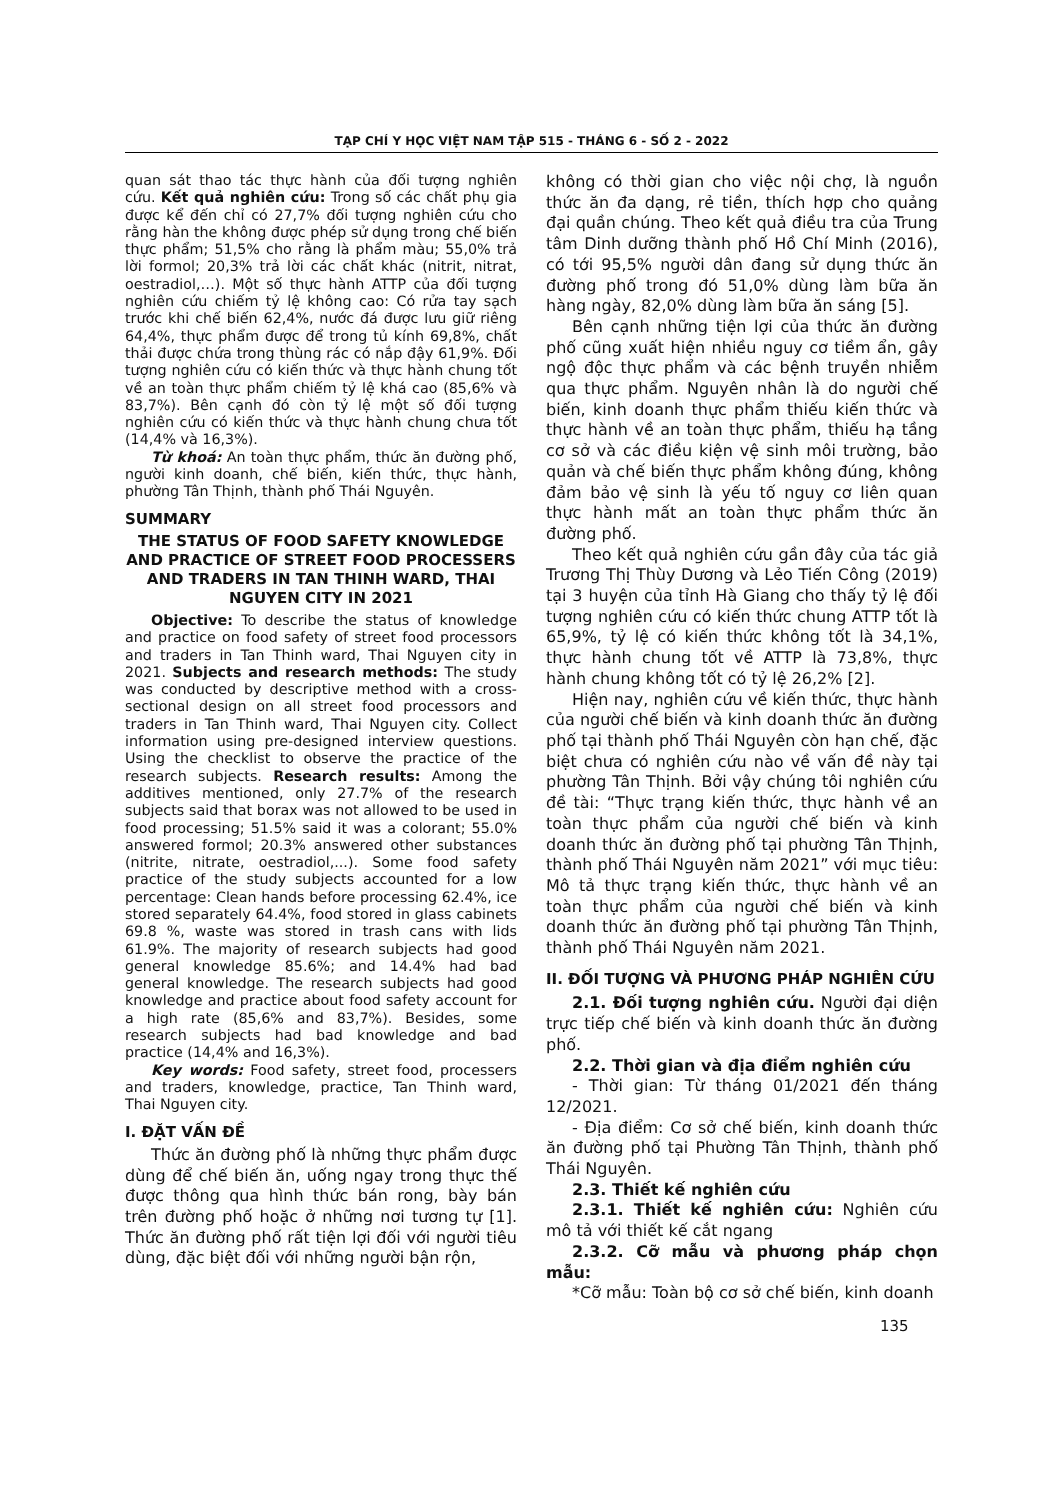TẠP CHÍ Y HỌC VIỆT NAM TẬP 515 - THÁNG 6 - SỐ 2 - 2022
quan sát thao tác thực hành của đối tượng nghiên cứu. Kết quả nghiên cứu: Trong số các chất phụ gia được kể đến chỉ có 27,7% đối tượng nghiên cứu cho rằng hàn the không được phép sử dụng trong chế biến thực phẩm; 51,5% cho rằng là phẩm màu; 55,0% trả lời formol; 20,3% trả lời các chất khác (nitrit, nitrat, oestradiol,…). Một số thực hành ATTP của đối tượng nghiên cứu chiếm tỷ lệ không cao: Có rửa tay sạch trước khi chế biến 62,4%, nước đá được lưu giữ riêng 64,4%, thực phẩm được để trong tủ kính 69,8%, chất thải được chứa trong thùng rác có nắp đậy 61,9%. Đối tượng nghiên cứu có kiến thức và thực hành chung tốt về an toàn thực phẩm chiếm tỷ lệ khá cao (85,6% và 83,7%). Bên cạnh đó còn tỷ lệ một số đối tượng nghiên cứu có kiến thức và thực hành chung chưa tốt (14,4% và 16,3%).
Từ khoá: An toàn thực phẩm, thức ăn đường phố, người kinh doanh, chế biến, kiến thức, thực hành, phường Tân Thịnh, thành phố Thái Nguyên.
SUMMARY
THE STATUS OF FOOD SAFETY KNOWLEDGE AND PRACTICE OF STREET FOOD PROCESSERS AND TRADERS IN TAN THINH WARD, THAI NGUYEN CITY IN 2021
Objective: To describe the status of knowledge and practice on food safety of street food processors and traders in Tan Thinh ward, Thai Nguyen city in 2021. Subjects and research methods: The study was conducted by descriptive method with a cross-sectional design on all street food processors and traders in Tan Thinh ward, Thai Nguyen city. Collect information using pre-designed interview questions. Using the checklist to observe the practice of the research subjects. Research results: Among the additives mentioned, only 27.7% of the research subjects said that borax was not allowed to be used in food processing; 51.5% said it was a colorant; 55.0% answered formol; 20.3% answered other substances (nitrite, nitrate, oestradiol,...). Some food safety practice of the study subjects accounted for a low percentage: Clean hands before processing 62.4%, ice stored separately 64.4%, food stored in glass cabinets 69.8 %, waste was stored in trash cans with lids 61.9%. The majority of research subjects had good general knowledge 85.6%; and 14.4% had bad general knowledge. The research subjects had good knowledge and practice about food safety account for a high rate (85,6% and 83,7%). Besides, some research subjects had bad knowledge and bad practice (14,4% and 16,3%).
Key words: Food safety, street food, processers and traders, knowledge, practice, Tan Thinh ward, Thai Nguyen city.
I. ĐẶT VẤN ĐỀ
Thức ăn đường phố là những thực phẩm được dùng để chế biến ăn, uống ngay trong thực thế được thông qua hình thức bán rong, bày bán trên đường phố hoặc ở những nơi tương tự [1]. Thức ăn đường phố rất tiện lợi đối với người tiêu dùng, đặc biệt đối với những người bận rộn,
không có thời gian cho việc nội chợ, là nguồn thức ăn đa dạng, rẻ tiền, thích hợp cho quảng đại quần chúng. Theo kết quả điều tra của Trung tâm Dinh dưỡng thành phố Hồ Chí Minh (2016), có tới 95,5% người dân đang sử dụng thức ăn đường phố trong đó 51,0% dùng làm bữa ăn hàng ngày, 82,0% dùng làm bữa ăn sáng [5].
Bên cạnh những tiện lợi của thức ăn đường phố cũng xuất hiện nhiều nguy cơ tiềm ẩn, gây ngộ độc thực phẩm và các bệnh truyền nhiễm qua thực phẩm. Nguyên nhân là do người chế biến, kinh doanh thực phẩm thiếu kiến thức và thực hành về an toàn thực phẩm, thiếu hạ tầng cơ sở và các điều kiện vệ sinh môi trường, bảo quản và chế biến thực phẩm không đúng, không đảm bảo vệ sinh là yếu tố nguy cơ liên quan thực hành mất an toàn thực phẩm thức ăn đường phố.
Theo kết quả nghiên cứu gần đây của tác giả Trương Thị Thùy Dương và Lẻo Tiến Công (2019) tại 3 huyện của tỉnh Hà Giang cho thấy tỷ lệ đối tượng nghiên cứu có kiến thức chung ATTP tốt là 65,9%, tỷ lệ có kiến thức không tốt là 34,1%, thực hành chung tốt về ATTP là 73,8%, thực hành chung không tốt có tỷ lệ 26,2% [2].
Hiện nay, nghiên cứu về kiến thức, thực hành của người chế biến và kinh doanh thức ăn đường phố tại thành phố Thái Nguyên còn hạn chế, đặc biệt chưa có nghiên cứu nào về vấn đề này tại phường Tân Thịnh. Bởi vậy chúng tôi nghiên cứu đề tài: “Thực trạng kiến thức, thực hành về an toàn thực phẩm của người chế biến và kinh doanh thức ăn đường phố tại phường Tân Thịnh, thành phố Thái Nguyên năm 2021” với mục tiêu: Mô tả thực trạng kiến thức, thực hành về an toàn thực phẩm của người chế biến và kinh doanh thức ăn đường phố tại phường Tân Thịnh, thành phố Thái Nguyên năm 2021.
II. ĐỐI TƯỢNG VÀ PHƯƠNG PHÁP NGHIÊN CỨU
2.1. Đối tượng nghiên cứu. Người đại diện trực tiếp chế biến và kinh doanh thức ăn đường phố.
2.2. Thời gian và địa điểm nghiên cứu
- Thời gian: Từ tháng 01/2021 đến tháng 12/2021.
- Địa điểm: Cơ sở chế biến, kinh doanh thức ăn đường phố tại Phường Tân Thịnh, thành phố Thái Nguyên.
2.3. Thiết kế nghiên cứu
2.3.1. Thiết kế nghiên cứu: Nghiên cứu mô tả với thiết kế cắt ngang
2.3.2. Cỡ mẫu và phương pháp chọn mẫu:
*Cỡ mẫu: Toàn bộ cơ sở chế biến, kinh doanh
135